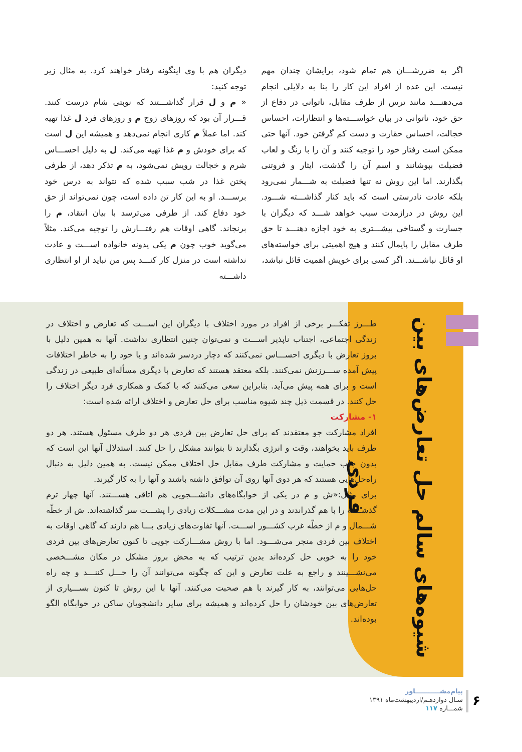اگر به ضررشـــان هم تمام شود، برایشان چندان مهم نیست. این عده از افراد این کار را بنا به دلایلی انجام می‌دهنـــد مانند ترس از طرف مقابل، ناتوانی در دفاع از حق خود، ناتوانی در بیان خواســـته‌ها و انتظارات، احساس خجالت، احساس حقارت و دست کم گرفتن خود. آنها حتی ممکن است رفتار خود را توجیه کنند و آن را با رنگ و لعاب فضیلت بپوشانند و اسم آن را گذشت، ایثار و فروتنی بگذارند. اما این روش نه تنها فضیلت به شـــمار نمی‌رود بلکه عادت نادرستی است که باید کنار گذاشـــته شـــود. این روش در درازمدت سبب خواهد شـــد که دیگران با جسارت و گستاخی بیشـــتری به خود اجازه دهنـــد تا حق طرف مقابل را پایمال کنند و هیچ اهمیتی برای خواسته‌های او قائل نباشـــند. اگر کسی برای خویش اهمیت قائل نباشد،
دیگران هم با وی اینگونه رفتار خواهند کرد. به مثال زیر توجه کنید:
« م و ل قرار گذاشـــتند که نوبتی شام درست کنند. قـــرار آن بود که روزهای زوج م و روزهای فرد ل غذا تهیه کند. اما عملاً م کاری انجام نمی‌دهد و همیشه این ل است که برای خودش و م غذا تهیه می‌کند. ل به دلیل احســـاس شرم و خجالت رویش نمی‌شود، به م تذکر دهد، از طرفی پختن غذا در شب سبب شده که نتواند به درس خود برســـد. او به این کار تن داده است، چون نمی‌تواند از حق خود دفاع کند. از طرفی می‌ترسد با بیان انتقاد، م را برنجاند. گاهی اوقات هم رفتـــارش را توجیه می‌کند. مثلاً می‌گوید خوب چون م یکی یدونه خانواده اســـت و عادت نداشته است در منزل کار کنـــد پس من نباید از او انتظاری داشـــته
شیوه‌های سالم حل تعارض‌های بین فردی
طـــرز تفکـــر برخی از افراد در مورد اختلاف با دیگران این اســـت که تعارض و اختلاف در زندگی اجتماعی، اجتناب ناپذیر اســـت و نمی‌توان چنین انتظاری نداشت. آنها به همین دلیل با بروز تعارض با دیگری احســـاس نمی‌کنند که دچار دردسر شده‌اند و یا خود را به خاطر اختلافات پیش آمده ســـرزنش نمی‌کنند. بلکه معتقد هستند که تعارض با دیگری مسأله‌ای طبیعی در زندگی است و برای همه پیش می‌آید. بنابراین سعی می‌کنند که با کمک و همکاری فرد دیگر اختلاف را حل کنند. در قسمت ذیل چند شیوه مناسب برای حل تعارض و اختلاف ارائه شده است:
۱- مشارکت
افراد مشارکت جو معتقدند که برای حل تعارض بین فردی هر دو طرف مسئول هستند. هر دو طرف باید بخواهند، وقت و انرژی بگذارند تا بتوانند مشکل را حل کنند. استدلال آنها این است که بدون جلب حمایت و مشارکت طرف مقابل حل اختلاف ممکن نیست. به همین دلیل به دنبال راه‌حل‌هایی هستند که هر دوی آنها روی آن توافق داشته باشند و آنها را به کار گیرند.
برای مثال:«ش و م در یکی از خوابگاه‌های دانشـــجویی هم اتاقی هســـتند. آنها چهار ترم گذشـــته را با هم گذراندند و در این مدت مشـــکلات زیادی را پشـــت سر گذاشته‌اند. ش از خطّه شـــمال و م از خطّه غرب کشـــور اســـت. آنها تفاوت‌های زیادی بـــا هم دارند که گاهی اوقات به اختلاف بین فردی منجر می‌شـــود. اما با روش مشـــارکت جویی تا کنون تعارض‌های بین فردی خود را به خوبی حل کرده‌اند بدین ترتیب که به محض بروز مشکل در مکان مشـــخصی می‌نشـــینند و راجع به علت تعارض و این که چگونه می‌توانند آن را حـــل کننـــد و چه راه حل‌هایی می‌توانند، به کار گیرند با هم صحبت می‌کنند. آنها با این روش تا کنون بســـیاری از تعارض‌های بین خودشان را حل کرده‌اند و همیشه برای سایر دانشجویان ساکن در خوابگاه الگو بوده‌اند.
۶
پیام‌مشـــــــــــاور
سـال دوازدهـم/اردیبهشت‌ماه ۱۳۹۱
شمـــاره ۱۱۷